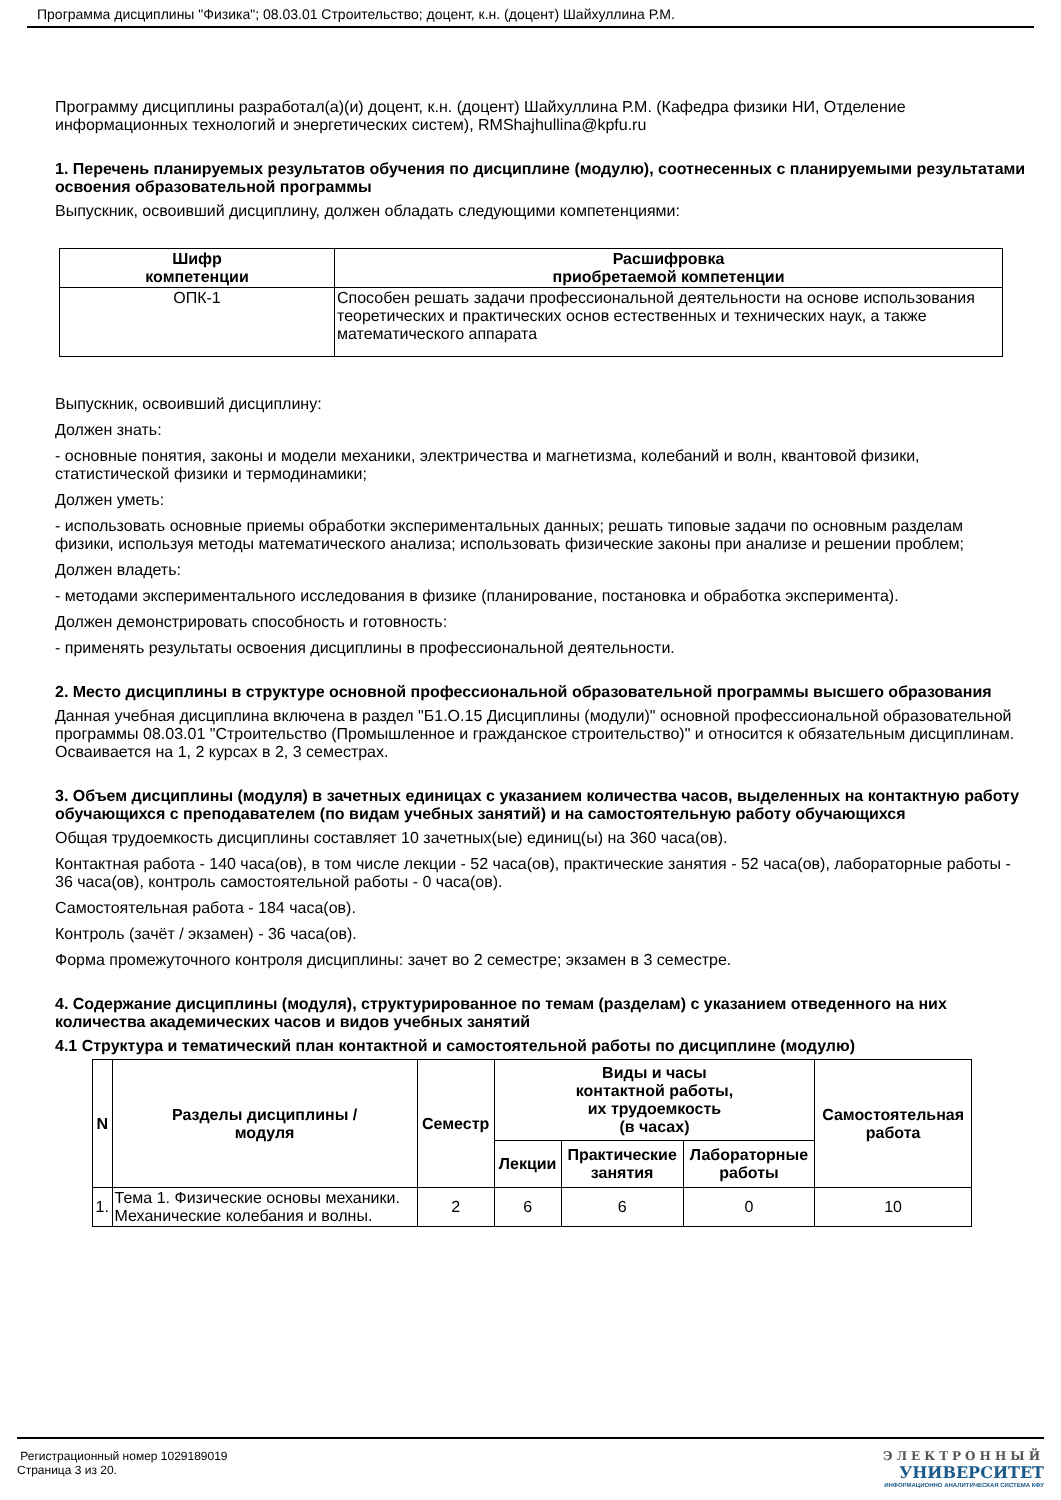Программа дисциплины "Физика"; 08.03.01 Строительство; доцент, к.н. (доцент) Шайхуллина Р.М.
Программу дисциплины разработал(а)(и) доцент, к.н. (доцент) Шайхуллина Р.М. (Кафедра физики НИ, Отделение информационных технологий и энергетических систем), RMShajhullina@kpfu.ru
1. Перечень планируемых результатов обучения по дисциплине (модулю), соотнесенных с планируемыми результатами освоения образовательной программы
Выпускник, освоивший дисциплину, должен обладать следующими компетенциями:
| Шифр компетенции | Расшифровка приобретаемой компетенции |
| --- | --- |
| ОПК-1 | Способен решать задачи профессиональной деятельности на основе использования теоретических и практических основ естественных и технических наук, а также математического аппарата |
Выпускник, освоивший дисциплину:
Должен знать:
- основные понятия, законы и модели механики, электричества и магнетизма, колебаний и волн, квантовой физики, статистической физики и термодинамики;
Должен уметь:
- использовать основные приемы обработки экспериментальных данных; решать типовые задачи по основным разделам физики, используя методы математического анализа; использовать физические законы при анализе и решении проблем;
Должен владеть:
- методами экспериментального исследования в физике (планирование, постановка и обработка эксперимента).
Должен демонстрировать способность и готовность:
- применять результаты освоения дисциплины в профессиональной деятельности.
2. Место дисциплины в структуре основной профессиональной образовательной программы высшего образования
Данная учебная дисциплина включена в раздел "Б1.О.15 Дисциплины (модули)" основной профессиональной образовательной программы 08.03.01 "Строительство (Промышленное и гражданское строительство)" и относится к обязательным дисциплинам.
Осваивается на 1, 2 курсах в 2, 3 семестрах.
3. Объем дисциплины (модуля) в зачетных единицах с указанием количества часов, выделенных на контактную работу обучающихся с преподавателем (по видам учебных занятий) и на самостоятельную работу обучающихся
Общая трудоемкость дисциплины составляет 10 зачетных(ые) единиц(ы) на 360 часа(ов).
Контактная работа - 140 часа(ов), в том числе лекции - 52 часа(ов), практические занятия - 52 часа(ов), лабораторные работы - 36 часа(ов), контроль самостоятельной работы - 0 часа(ов).
Самостоятельная работа - 184 часа(ов).
Контроль (зачёт / экзамен) - 36 часа(ов).
Форма промежуточного контроля дисциплины: зачет во 2 семестре; экзамен в 3 семестре.
4. Содержание дисциплины (модуля), структурированное по темам (разделам) с указанием отведенного на них количества академических часов и видов учебных занятий
4.1 Структура и тематический план контактной и самостоятельной работы по дисциплине (модулю)
| N | Разделы дисциплины / модуля | Семестр | Виды и часы контактной работы, их трудоемкость (в часах) | | | Самостоятельная работа |
| --- | --- | --- | --- | --- | --- | --- |
| | | | Лекции | Практические занятия | Лабораторные работы | |
| 1. | Тема 1. Физические основы механики. Механические колебания и волны. | 2 | 6 | 6 | 0 | 10 |
Регистрационный номер 1029189019
Страница 3 из 20.
ЭЛЕКТРОННЫЙ
УНИВЕРСИТЕТ
ИНФОРМАЦИОННО АНАЛИТИЧЕСКАЯ СИСТЕМА КФУ